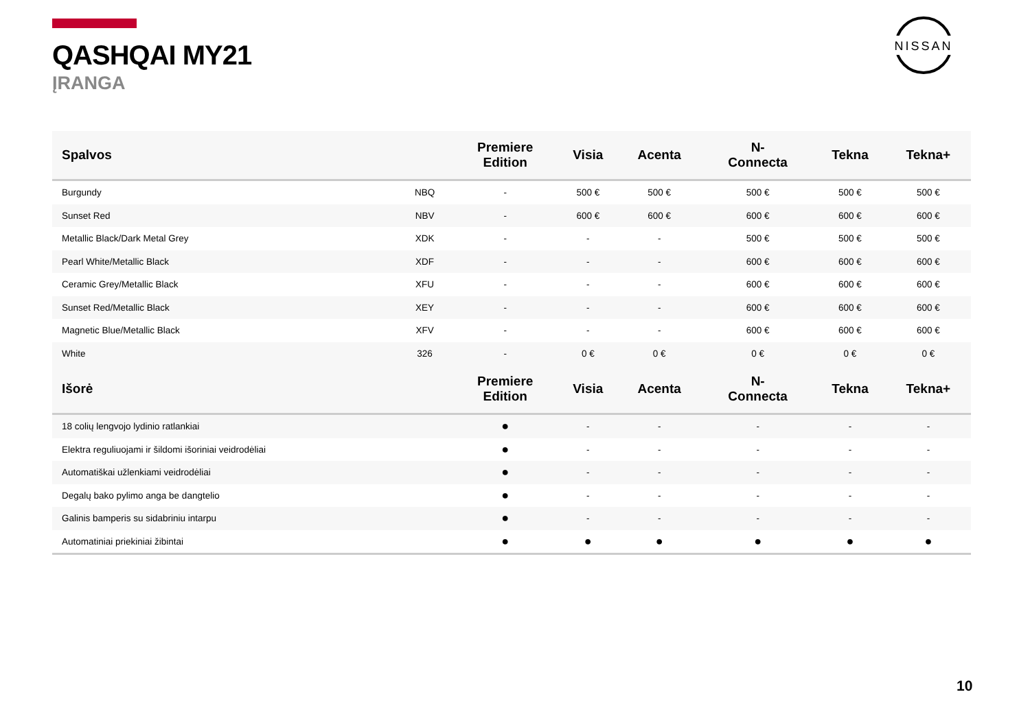QASHQAI MY21
ĮRANGA
NISSAN
| Spalvos | | Premiere Edition | Visia | Acenta | N- Connecta | Tekna | Tekna+ |
| --- | --- | --- | --- | --- | --- | --- | --- |
| Burgundy | NBQ | - | 500 € | 500 € | 500 € | 500 € | 500 € |
| Sunset Red | NBV | - | 600 € | 600 € | 600 € | 600 € | 600 € |
| Metallic Black/Dark Metal Grey | XDK | - | - | - | 500 € | 500 € | 500 € |
| Pearl White/Metallic Black | XDF | - | - | - | 600 € | 600 € | 600 € |
| Ceramic Grey/Metallic Black | XFU | - | - | - | 600 € | 600 € | 600 € |
| Sunset Red/Metallic Black | XEY | - | - | - | 600 € | 600 € | 600 € |
| Magnetic Blue/Metallic Black | XFV | - | - | - | 600 € | 600 € | 600 € |
| White | 326 | - | 0 € | 0 € | 0 € | 0 € | 0 € |
| Išorė | | Premiere Edition | Visia | Acenta | N- Connecta | Tekna | Tekna+ |
| 18 colių lengvojo lydinio ratlankiai | | ● | - | - | - | - | - |
| Elektra reguliuojami ir šildomi išoriniai veidrodėliai | | ● | - | - | - | - | - |
| Automatiškai užlenkiami veidrodėliai | | ● | - | - | - | - | - |
| Degalų bako pylimo anga be dangtelio | | ● | - | - | - | - | - |
| Galinis bamperis su sidabriniu intarpu | | ● | - | - | - | - | - |
| Automatiniai priekiniai žibintai | | ● | ● | ● | ● | ● | ● |
10